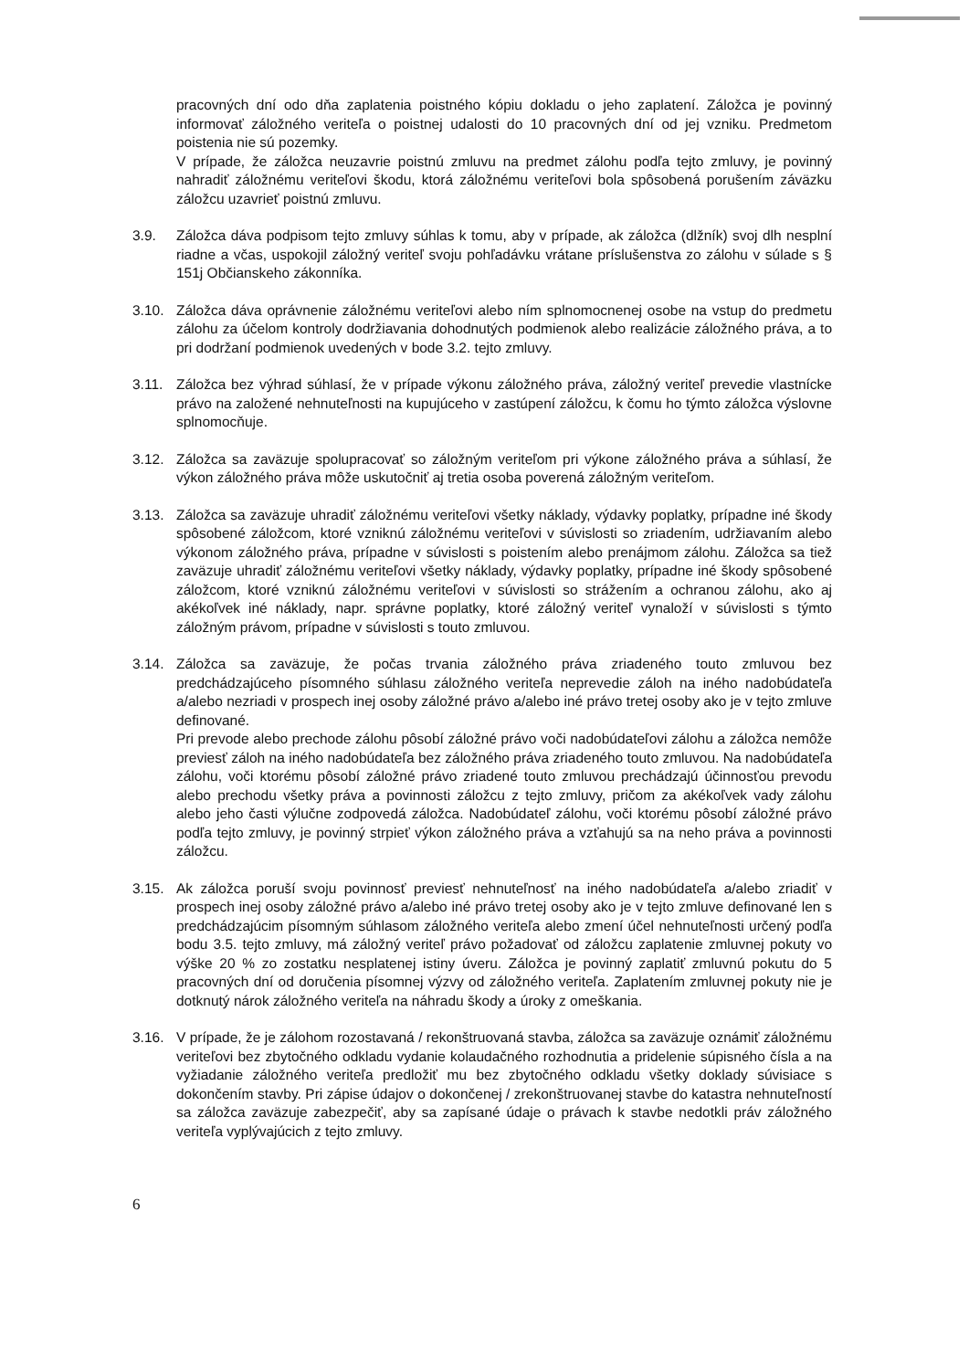pracovných dní odo dňa zaplatenia poistného kópiu dokladu o jeho zaplatení. Záložca je povinný informovať záložného veriteľa o poistnej udalosti do 10 pracovných dní od jej vzniku. Predmetom poistenia nie sú pozemky.
V prípade, že záložca neuzavrie poistnú zmluvu na predmet zálohu podľa tejto zmluvy, je povinný nahradiť záložnému veriteľovi škodu, ktorá záložnému veriteľovi bola spôsobená porušením záväzku záložcu uzavrieť poistnú zmluvu.
3.9. Záložca dáva podpisom tejto zmluvy súhlas k tomu, aby v prípade, ak záložca (dlžník) svoj dlh nesplní riadne a včas, uspokojil záložný veriteľ svoju pohľadávku vrátane príslušenstva zo zálohu v súlade s § 151j Občianskeho zákonníka.
3.10. Záložca dáva oprávnenie záložnému veriteľovi alebo ním splnomocnenej osobe na vstup do predmetu zálohu za účelom kontroly dodržiavania dohodnutých podmienok alebo realizácie záložného práva, a to pri dodržaní podmienok uvedených v bode 3.2. tejto zmluvy.
3.11. Záložca bez výhrad súhlasí, že v prípade výkonu záložného práva, záložný veriteľ prevedie vlastnícke právo na založené nehnuteľnosti na kupujúceho v zastúpení záložcu, k čomu ho týmto záložca výslovne splnomocňuje.
3.12. Záložca sa zaväzuje spolupracovať so záložným veriteľom pri výkone záložného práva a súhlasí, že výkon záložného práva môže uskutočniť aj tretia osoba poverená záložným veriteľom.
3.13. Záložca sa zaväzuje uhradiť záložnému veriteľovi všetky náklady, výdavky poplatky, prípadne iné škody spôsobené záložcom, ktoré vzniknú záložnému veriteľovi v súvislosti so zriadením, udržiavaním alebo výkonom záložného práva, prípadne v súvislosti s poistením alebo prenájmom zálohu. Záložca sa tiež zaväzuje uhradiť záložnému veriteľovi všetky náklady, výdavky poplatky, prípadne iné škody spôsobené záložcom, ktoré vzniknú záložnému veriteľovi v súvislosti so strážením a ochranou zálohu, ako aj akékoľvek iné náklady, napr. správne poplatky, ktoré záložný veriteľ vynaloží v súvislosti s týmto záložným právom, prípadne v súvislosti s touto zmluvou.
3.14. Záložca sa zaväzuje, že počas trvania záložného práva zriadeného touto zmluvou bez predchádzajúceho písomného súhlasu záložného veriteľa neprevedie záloh na iného nadobúdateľa a/alebo nezriadi v prospech inej osoby záložné právo a/alebo iné právo tretej osoby ako je v tejto zmluve definované.
Pri prevode alebo prechode zálohu pôsobí záložné právo voči nadobúdateľovi zálohu a záložca nemôže previesť záloh na iného nadobúdateľa bez záložného práva zriadeného touto zmluvou. Na nadobúdateľa zálohu, voči ktorému pôsobí záložné právo zriadené touto zmluvou prechádzajú účinnosťou prevodu alebo prechodu všetky práva a povinnosti záložcu z tejto zmluvy, pričom za akékoľvek vady zálohu alebo jeho časti výlučne zodpovedá záložca. Nadobúdateľ zálohu, voči ktorému pôsobí záložné právo podľa tejto zmluvy, je povinný strpieť výkon záložného práva a vzťahujú sa na neho práva a povinnosti záložcu.
3.15. Ak záložca poruší svoju povinnosť previesť nehnuteľnosť na iného nadobúdateľa a/alebo zriadiť v prospech inej osoby záložné právo a/alebo iné právo tretej osoby ako je v tejto zmluve definované len s predchádzajúcim písomným súhlasom záložného veriteľa alebo zmení účel nehnuteľnosti určený podľa bodu 3.5. tejto zmluvy, má záložný veriteľ právo požadovať od záložcu zaplatenie zmluvnej pokuty vo výške 20 % zo zostatku nesplatenej istiny úveru. Záložca je povinný zaplatiť zmluvnú pokutu do 5 pracovných dní od doručenia písomnej výzvy od záložného veriteľa. Zaplatením zmluvnej pokuty nie je dotknutý nárok záložného veriteľa na náhradu škody a úroky z omeškania.
3.16. V prípade, že je zálohom rozostavaná / rekonštruovaná stavba, záložca sa zaväzuje oznámiť záložnému veriteľovi bez zbytočného odkladu vydanie kolaudačného rozhodnutia a pridelenie súpisného čísla a na vyžiadanie záložného veriteľa predložiť mu bez zbytočného odkladu všetky doklady súvisiace s dokončením stavby. Pri zápise údajov o dokončenej / zrekonštruovanej stavbe do katastra nehnuteľností sa záložca zaväzuje zabezpečiť, aby sa zapísané údaje o právach k stavbe nedotkli práv záložného veriteľa vyplývajúcich z tejto zmluvy.
6